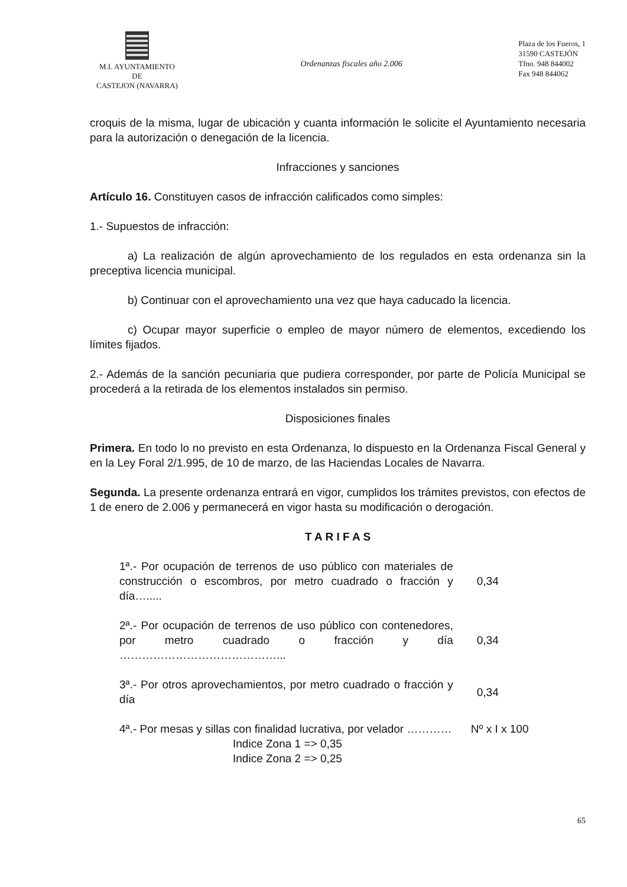M.I. AYUNTAMIENTO
DE
CASTEJON (NAVARRA)
Ordenanzas fiscales año 2.006
Plaza de los Fueros, 1
31590 CASTEJÓN
Tfno. 948 844002
Fax 948 844062
croquis de la misma, lugar de ubicación y cuanta información le solicite el Ayuntamiento necesaria para la autorización o denegación de la licencia.
Infracciones y sanciones
Artículo 16. Constituyen casos de infracción calificados como simples:
1.- Supuestos de infracción:
a) La realización de algún aprovechamiento de los regulados en esta ordenanza sin la preceptiva licencia municipal.
b) Continuar con el aprovechamiento una vez que haya caducado la licencia.
c) Ocupar mayor superficie o empleo de mayor número de elementos, excediendo los límites fijados.
2.- Además de la sanción pecuniaria que pudiera corresponder, por parte de Policía Municipal se procederá a la retirada de los elementos instalados sin permiso.
Disposiciones finales
Primera. En todo lo no previsto en esta Ordenanza, lo dispuesto en la Ordenanza Fiscal General y en la Ley Foral 2/1.995, de 10 de marzo, de las Haciendas Locales de Navarra.
Segunda. La presente ordenanza entrará en vigor, cumplidos los trámites previstos, con efectos de 1 de enero de 2.006 y permanecerá en vigor hasta su modificación o derogación.
T A R I F A S
| 1ª.- Por ocupación de terrenos de uso público con materiales de construcción o escombros, por metro cuadrado o fracción y día…..... | 0,34 |
| 2ª.- Por ocupación de terrenos de uso público con contenedores, por metro cuadrado o fracción y día ……………………………………... | 0,34 |
| 3ª.- Por otros aprovechamientos, por metro cuadrado o fracción y día | 0,34 |
| 4ª.- Por mesas y sillas con finalidad lucrativa, por velador ………… | Nº x I x 100 |
| Indice Zona 1 => 0,35 Indice Zona 2 => 0,25 | |
65